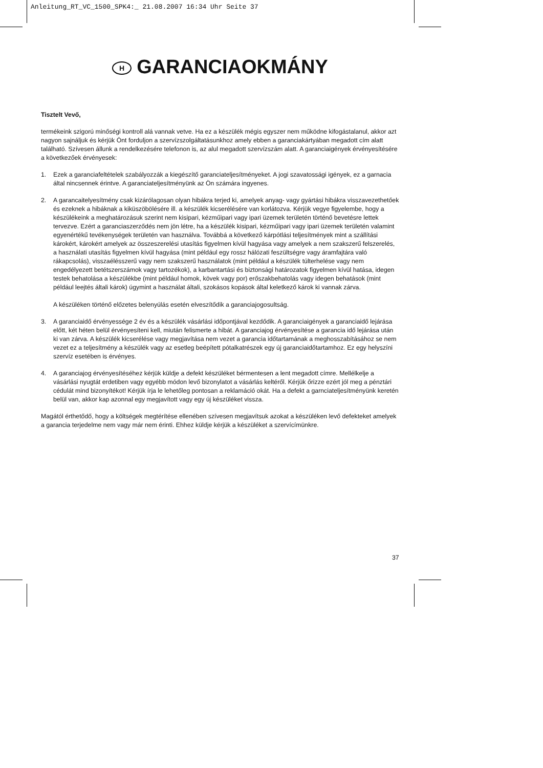Anleitung_RT_VC_1500_SPK4:_ 21.08.2007 16:34 Uhr Seite 37
H GARANCIAOKMÁNY
Tisztelt Vevő,
termékeink szigorú minőségi kontroll alá vannak vetve. Ha ez a készülék mégis egyszer nem működne kifogástalanul, akkor azt nagyon sajnáljuk és kérjük Önt forduljon a szervízszolgáltatásunkhoz amely ebben a garanciakártyában megadott cím alatt található. Szívesen állunk a rendelkezésére telefonon is, az alul megadott szervízszám alatt. A garanciaigények érvényesítésére a következőek érvényesek:
1. Ezek a garanciafeltételek szabályozzák a kiegészítő garanciateljesítményeket. A jogi szavatossági igények, ez a garnacia által nincsennek érintve. A garanciateljesítményünk az Ön számára ingyenes.
2. A garancaitelyesítmény csak kizárólagosan olyan hibákra terjed ki, amelyek anyag- vagy gyártási hibákra visszavezethetőek és ezeknek a hibáknak a kiküszöbölésére ill. a készülék kicserélésére van korlátozva. Kérjük vegye figyelembe, hogy a készülékeink a meghatározásuk szerint nem kisipari, kézműipari vagy ipari üzemek területén történő bevetésre lettek tervezve. Ezért a garanciaszerződés nem jön létre, ha a készülék kisipari, kézműipari vagy ipari üzemek területén valamint egyenértékű tevékenységek területén van használva. Továbbá a következő kárpótlási teljesítmények mint a szállítási károkért, károkért amelyek az összeszerelési utasítás figyelmen kívül hagyása vagy amelyek a nem szakszerű felszerelés, a használati utasítás figyelmen kívül hagyása (mint például egy rossz hálózati feszültségre vagy áramfajtára való rákapcsolás), visszaélésszerű vagy nem szakszerű használatok (mint például a készülék túlterhelése vagy nem engedélyezett betétszerszámok vagy tartozékok), a karbantartási és biztonsági határozatok figyelmen kívül hatása, idegen testek behatolása a készülékbe (mint például homok, kövek vagy por) erőszakbehatolás vagy idegen behatások (mint például leejtés általi károk) úgymint a használat általi, szokásos kopások által keletkező károk ki vannak zárva.
A készüléken történő előzetes belenyúlás esetén elveszítődik a garanciajogosultság.
3. A garanciaidő érvényessége 2 év és a készülék vásárlási időpontjával kezdődik. A garanciaigények a garanciaidő lejárása előtt, két héten belül érvényesíteni kell, miután felismerte a hibát. A garanciajog érvényesítése a garancia idő lejárása után ki van zárva. A készülék kicserélése vagy megjavítása nem vezet a garancia időtartamának a meghosszabításához se nem vezet ez a teljesítmény a készülék vagy az esetleg beépített pótalkatrészek egy új garanciaidőtartamhoz. Ez egy helyszíni szervíz esetében is érvényes.
4. A garanciajog érvényesítéséhez kérjük küldje a defekt készüléket bérmentesen a lent megadott címre. Mellélkelje a vásárlási nyugtát erdetiben vagy egyébb módon levő bizonylatot a vásárlás keltéről. Kérjük őrizze ezért jól meg a pénztári cédulát mind bizonyítékot! Kérjük írja le lehetőleg pontosan a reklamáció okát. Ha a defekt a garnciateljesítményünk keretén belül van, akkor kap azonnal egy megjavított vagy egy új készüléket vissza.
Magától érthetődő, hogy a költségek megtérítése ellenében szívesen megjavítsuk azokat a készüléken levő defekteket amelyek a garancia terjedelme nem vagy már nem érinti. Ehhez küldje kérjük a készüléket a szervícímünkre.
37